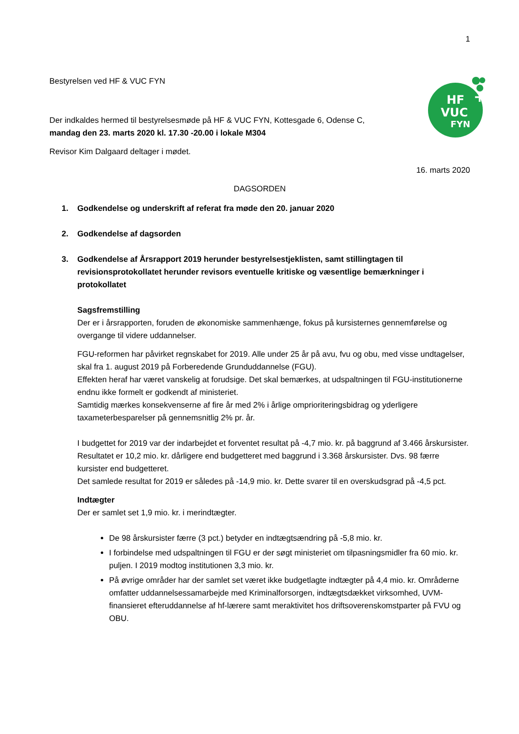1
HF
VUC
FYN
+
Bestyrelsen ved HF & VUC FYN
Der indkaldes hermed til bestyrelsesmøde på HF & VUC FYN, Kottesgade 6, Odense C,
mandag den 23. marts 2020 kl. 17.30 -20.00 i lokale M304
Revisor Kim Dalgaard deltager i mødet.
16. marts 2020
DAGSORDEN
1. Godkendelse og underskrift af referat fra møde den 20. januar 2020
2. Godkendelse af dagsorden
3. Godkendelse af Årsrapport 2019 herunder bestyrelsestjeklisten, samt stillingtagen til revisionsprotokollatet herunder revisors eventuelle kritiske og væsentlige bemærkninger i protokollatet
Sagsfremstilling
Der er i årsrapporten, foruden de økonomiske sammenhænge, fokus på kursisternes gennemførelse og overgange til videre uddannelser.
FGU-reformen har påvirket regnskabet for 2019. Alle under 25 år på avu, fvu og obu, med visse undtagelser, skal fra 1. august 2019 på Forberedende Grunduddannelse (FGU).
Effekten heraf har været vanskelig at forudsige. Det skal bemærkes, at udspaltningen til FGU-institutionerne endnu ikke formelt er godkendt af ministeriet.
Samtidig mærkes konsekvenserne af fire år med 2% i årlige omprioriteringsbidrag og yderligere taxameterbesparelser på gennemsnitlig 2% pr. år.
I budgettet for 2019 var der indarbejdet et forventet resultat på -4,7 mio. kr. på baggrund af 3.466 årskursister.
Resultatet er 10,2 mio. kr. dårligere end budgetteret med baggrund i 3.368 årskursister. Dvs. 98 færre kursister end budgetteret.
Det samlede resultat for 2019 er således på -14,9 mio. kr. Dette svarer til en overskudsgrad på -4,5 pct.
Indtægter
Der er samlet set 1,9 mio. kr. i merindtægter.
De 98 årskursister færre (3 pct.) betyder en indtægtsændring på -5,8 mio. kr.
I forbindelse med udspaltningen til FGU er der søgt ministeriet om tilpasningsmidler fra 60 mio. kr. puljen. I 2019 modtog institutionen 3,3 mio. kr.
På øvrige områder har der samlet set været ikke budgetlagte indtægter på 4,4 mio. kr. Områderne omfatter uddannelsessamarbejde med Kriminalforsorgen, indtægtsdækket virksomhed, UVM-finansieret efteruddannelse af hf-lærere samt meraktivitet hos driftsoverenskomstparter på FVU og OBU.